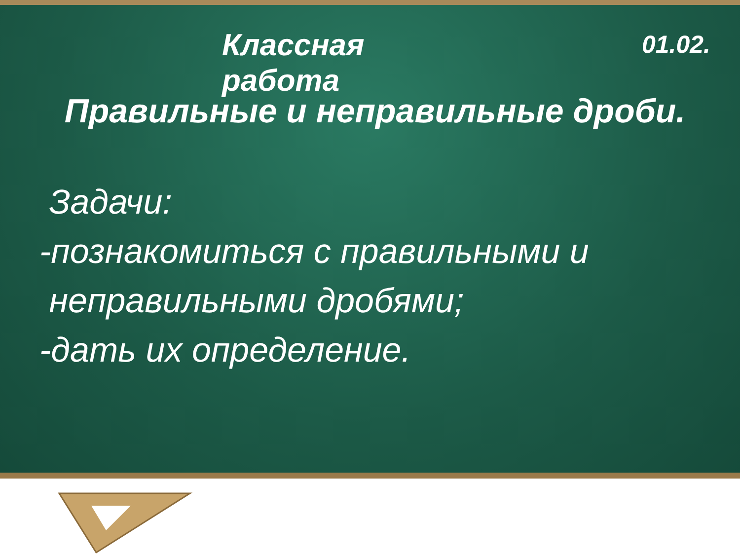Классная работа
01.02.
Правильные и неправильные дроби.
Задачи:
-познакомиться с правильными и
неправильными дробями;
-дать их определение.